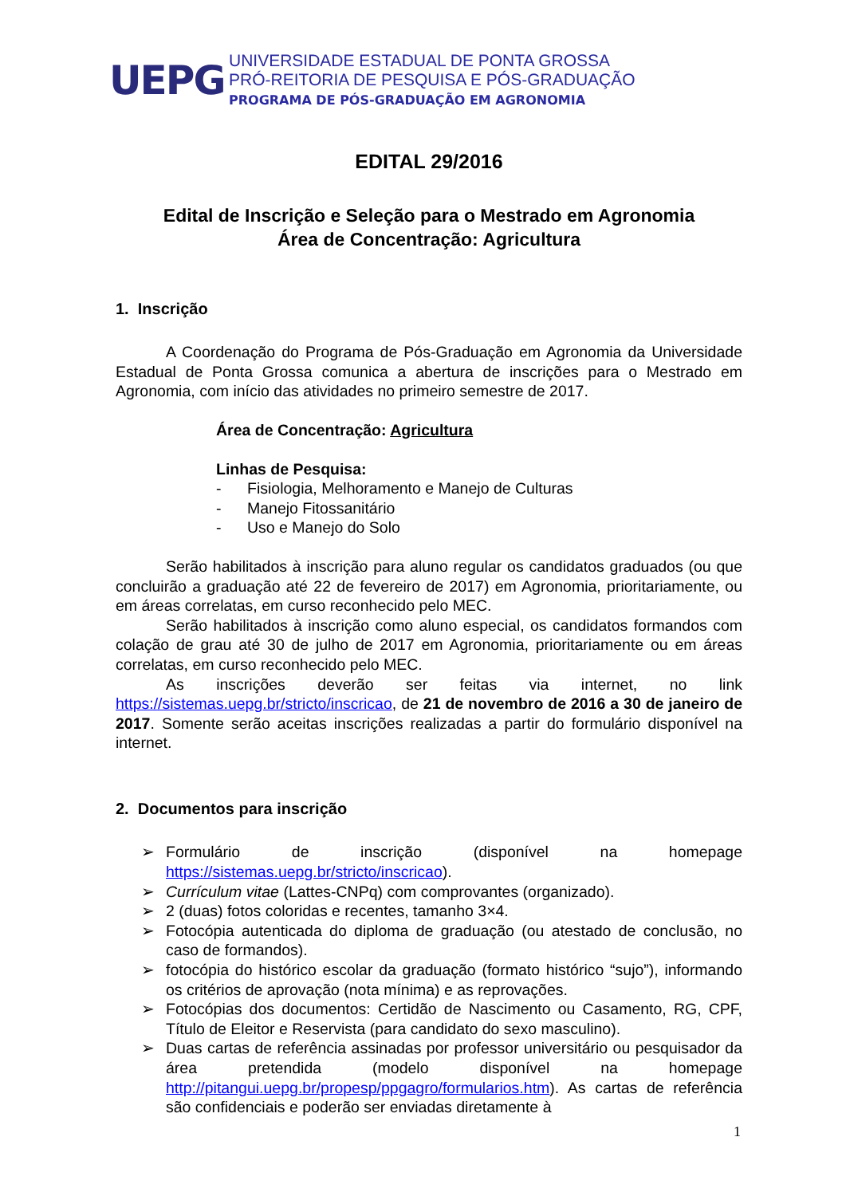UEPG
UNIVERSIDADE ESTADUAL DE PONTA GROSSA
PRÓ-REITORIA DE PESQUISA E PÓS-GRADUAÇÃO
PROGRAMA DE PÓS-GRADUAÇÃO EM AGRONOMIA
EDITAL 29/2016
Edital de Inscrição e Seleção para o Mestrado em Agronomia
Área de Concentração: Agricultura
1. Inscrição
A Coordenação do Programa de Pós-Graduação em Agronomia da Universidade Estadual de Ponta Grossa comunica a abertura de inscrições para o Mestrado em Agronomia, com início das atividades no primeiro semestre de 2017.
Área de Concentração: Agricultura
Linhas de Pesquisa:
- Fisiologia, Melhoramento e Manejo de Culturas
- Manejo Fitossanitário
- Uso e Manejo do Solo
Serão habilitados à inscrição para aluno regular os candidatos graduados (ou que concluirão a graduação até 22 de fevereiro de 2017) em Agronomia, prioritariamente, ou em áreas correlatas, em curso reconhecido pelo MEC.
Serão habilitados à inscrição como aluno especial, os candidatos formandos com colação de grau até 30 de julho de 2017 em Agronomia, prioritariamente ou em áreas correlatas, em curso reconhecido pelo MEC.
As inscrições deverão ser feitas via internet, no link https://sistemas.uepg.br/stricto/inscricao, de 21 de novembro de 2016 a 30 de janeiro de 2017. Somente serão aceitas inscrições realizadas a partir do formulário disponível na internet.
2. Documentos para inscrição
➢ Formulário de inscrição (disponível na homepage https://sistemas.uepg.br/stricto/inscricao).
➢ Currículum vitae (Lattes-CNPq) com comprovantes (organizado).
➢ 2 (duas) fotos coloridas e recentes, tamanho 3×4.
➢ Fotocópia autenticada do diploma de graduação (ou atestado de conclusão, no caso de formandos).
➢ fotocópia do histórico escolar da graduação (formato histórico “sujo”), informando os critérios de aprovação (nota mínima) e as reprovações.
➢ Fotocópias dos documentos: Certidão de Nascimento ou Casamento, RG, CPF, Título de Eleitor e Reservista (para candidato do sexo masculino).
➢ Duas cartas de referência assinadas por professor universitário ou pesquisador da área pretendida (modelo disponível na homepage http://pitangui.uepg.br/propesp/ppgagro/formularios.htm). As cartas de referência são confidenciais e poderão ser enviadas diretamente à
1